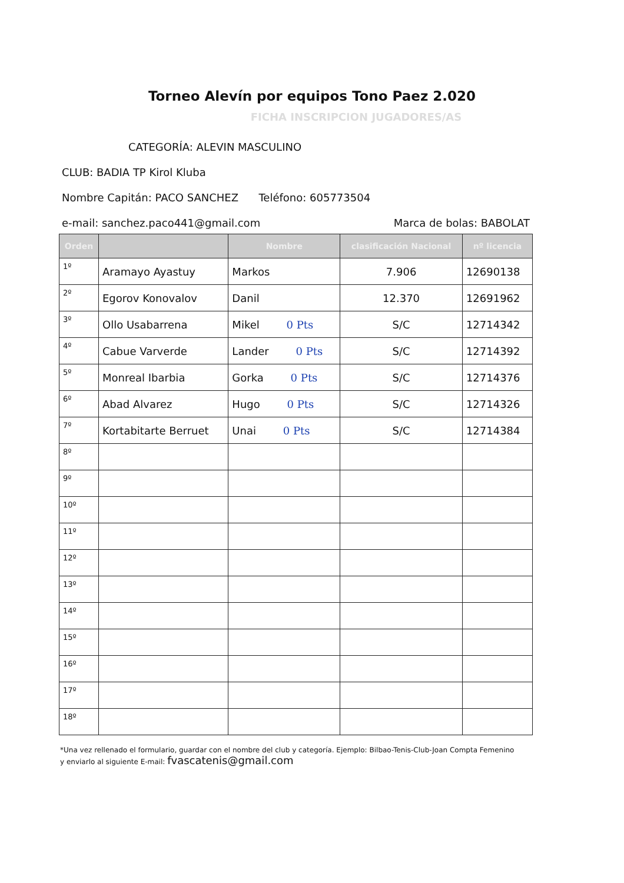Torneo Alevín por equipos Tono Paez 2.020
FICHA INSCRIPCION JUGADORES/AS
CATEGORÍA: ALEVIN MASCULINO
CLUB: BADIA TP Kirol Kluba
Nombre Capitán: PACO SANCHEZ Teléfono: 605773504
e-mail: sanchez.paco441@gmail.com
Marca de bolas: BABOLAT
| Orden | | Nombre | clasificación Nacional | nº licencia |
| --- | --- | --- | --- | --- |
| 1º | Aramayo Ayastuy | Markos | 7.906 | 12690138 |
| 2º | Egorov Konovalov | Danil | 12.370 | 12691962 |
| 3º | Ollo Usabarrena | Mikel 0 Pts | S/C | 12714342 |
| 4º | Cabue Varverde | Lander 0 Pts | S/C | 12714392 |
| 5º | Monreal Ibarbia | Gorka 0 Pts | S/C | 12714376 |
| 6º | Abad Alvarez | Hugo 0 Pts | S/C | 12714326 |
| 7º | Kortabitarte Berruet | Unai 0 Pts | S/C | 12714384 |
| 8º | | | | |
| 9º | | | | |
| 10º | | | | |
| 11º | | | | |
| 12º | | | | |
| 13º | | | | |
| 14º | | | | |
| 15º | | | | |
| 16º | | | | |
| 17º | | | | |
| 18º | | | | |
*Una vez rellenado el formulario, guardar con el nombre del club y categoría. Ejemplo: Bilbao-Tenis-Club-Joan Compta Femenino
y enviarlo al siguiente E-mail: fvascatenis@gmail.com